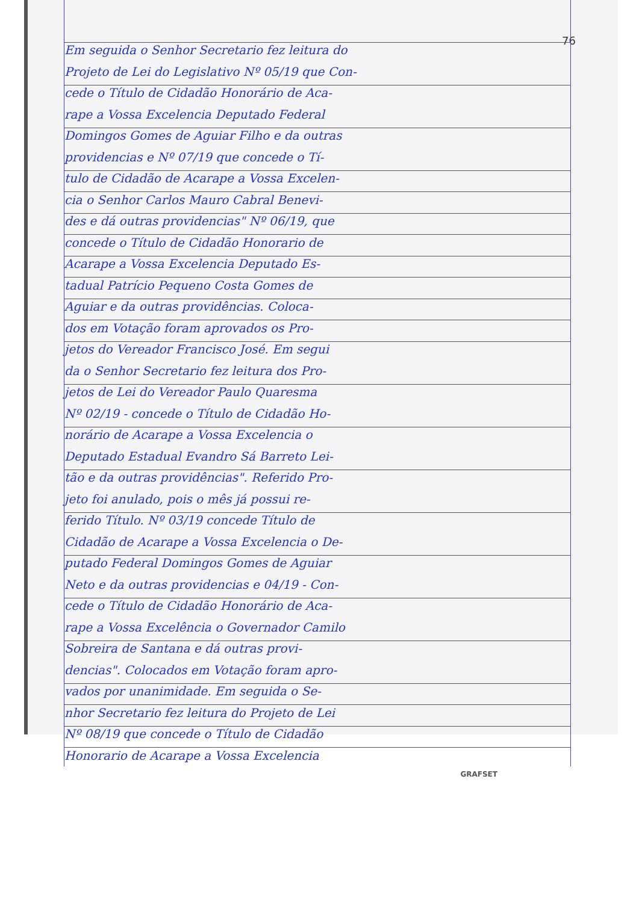76
Em seguida o Senhor Secretario fez leitura do
Projeto de Lei do Legislativo Nº 05/19 que Con-
cede o Título de Cidadão Honorário de Aca-
rape a Vossa Excelencia Deputado Federal
Domingos Gomes de Aguiar Filho e da outras
providencias e Nº 07/19 que concede o Tí-
tulo de Cidadão de Acarape a Vossa Excelen-
cia o Senhor Carlos Mauro Cabral Benevi-
des e dá outras providencias" Nº 06/19, que
concede o Título de Cidadão Honorario de
Acarape a Vossa Excelencia Deputado Es-
tadual Patrício Pequeno Costa Gomes de
Aguiar e da outras providências. Coloca-
dos em Votação foram aprovados os Pro-
jetos do Vereador Francisco José. Em segui
da o Senhor Secretario fez leitura dos Pro-
jetos de Lei do Vereador Paulo Quaresma
Nº 02/19 - concede o Título de Cidadão Ho-
norário de Acarape a Vossa Excelencia o
Deputado Estadual Evandro Sá Barreto Lei-
tão e da outras providências". Referido Pro-
jeto foi anulado, pois o mês já possui re-
ferido Título. Nº 03/19 concede Título de
Cidadão de Acarape a Vossa Excelencia o De-
putado Federal Domingos Gomes de Aguiar
Neto e da outras providencias e 04/19 - Con-
cede o Título de Cidadão Honorário de Aca-
rape a Vossa Excelência o Governador Camilo
Sobreira de Santana e dá outras provi-
dencias". Colocados em Votação foram apro-
vados por unanimidade. Em seguida o Se-
nhor Secretario fez leitura do Projeto de Lei
Nº 08/19 que concede o Título de Cidadão
Honorario de Acarape a Vossa Excelencia
GRAFSET